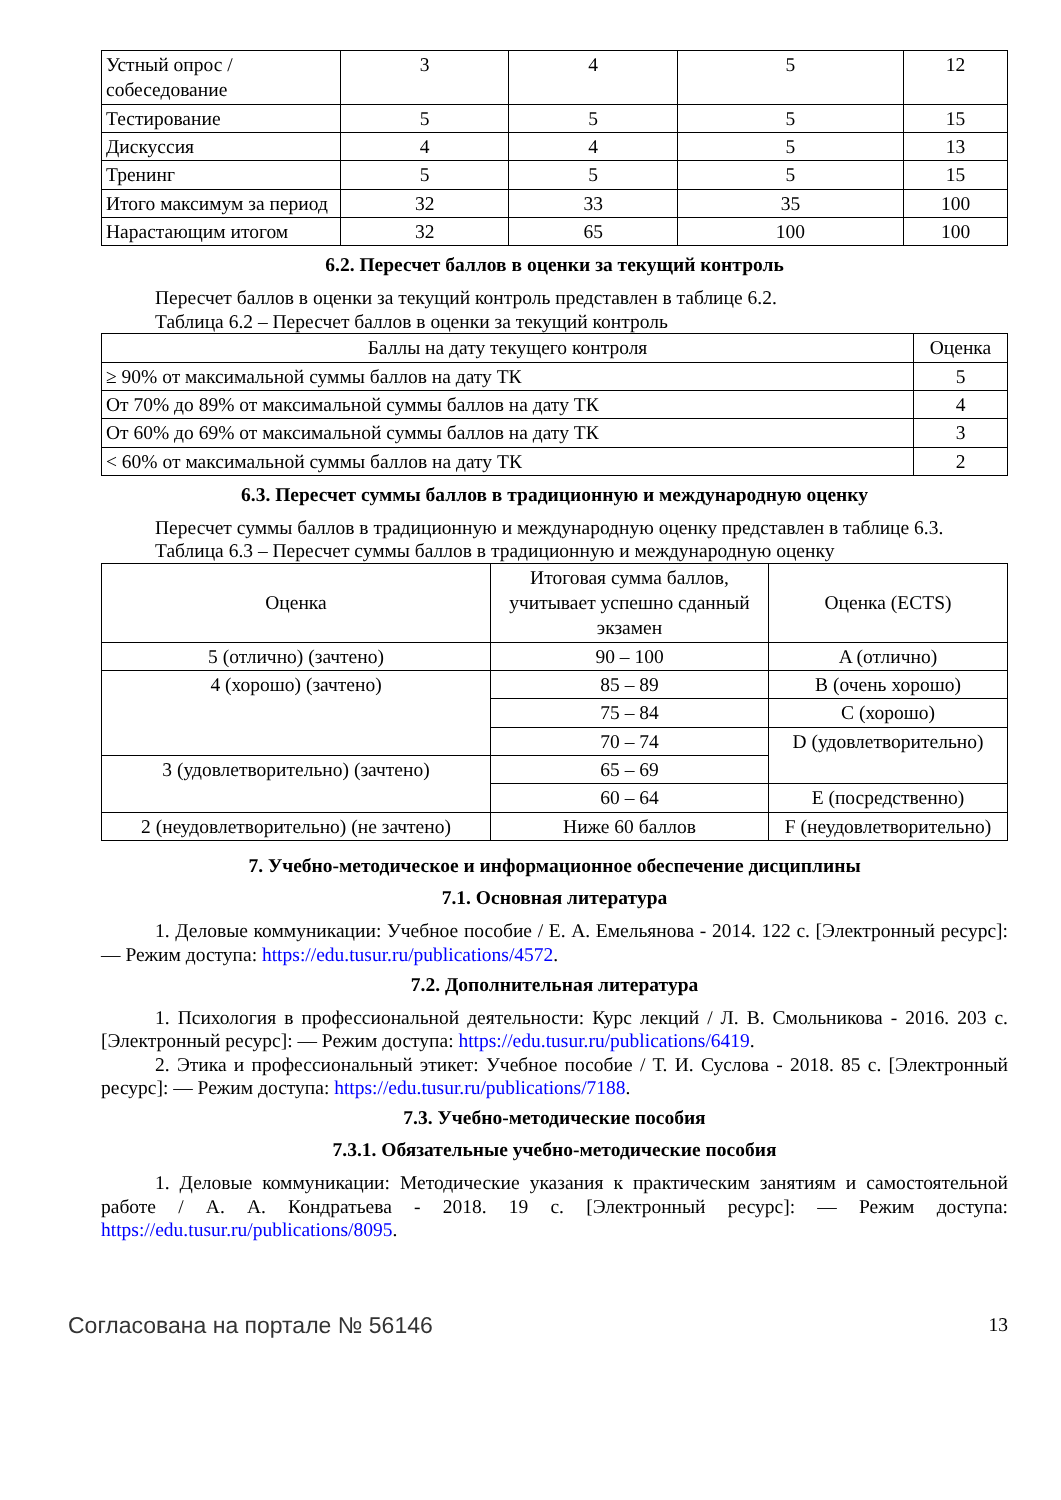| Устный опрос / собеседование | 3 | 4 | 5 | 12 |
| Тестирование | 5 | 5 | 5 | 15 |
| Дискуссия | 4 | 4 | 5 | 13 |
| Тренинг | 5 | 5 | 5 | 15 |
| Итого максимум за период | 32 | 33 | 35 | 100 |
| Нарастающим итогом | 32 | 65 | 100 | 100 |
6.2. Пересчет баллов в оценки за текущий контроль
Пересчет баллов в оценки за текущий контроль представлен в таблице 6.2.
Таблица 6.2 – Пересчет баллов в оценки за текущий контроль
| Баллы на дату текущего контроля | Оценка |
| --- | --- |
| ≥ 90% от максимальной суммы баллов на дату ТК | 5 |
| От 70% до 89% от максимальной суммы баллов на дату ТК | 4 |
| От 60% до 69% от максимальной суммы баллов на дату ТК | 3 |
| < 60% от максимальной суммы баллов на дату ТК | 2 |
6.3. Пересчет суммы баллов в традиционную и международную оценку
Пересчет суммы баллов в традиционную и международную оценку представлен в таблице 6.3.
Таблица 6.3 – Пересчет суммы баллов в традиционную и международную оценку
| Оценка | Итоговая сумма баллов, учитывает успешно сданный экзамен | Оценка (ECTS) |
| --- | --- | --- |
| 5 (отлично) (зачтено) | 90 – 100 | A (отлично) |
| 4 (хорошо) (зачтено) | 85 – 89 | B (очень хорошо) |
| | 75 – 84 | C (хорошо) |
| | 70 – 74 | D (удовлетворительно) |
| 3 (удовлетворительно) (зачтено) | 65 – 69 | |
| | 60 – 64 | E (посредственно) |
| 2 (неудовлетворительно) (не зачтено) | Ниже 60 баллов | F (неудовлетворительно) |
7. Учебно-методическое и информационное обеспечение дисциплины
7.1. Основная литература
1. Деловые коммуникации: Учебное пособие / Е. А. Емельянова - 2014. 122 с. [Электронный ресурс]: — Режим доступа: https://edu.tusur.ru/publications/4572.
7.2. Дополнительная литература
1. Психология в профессиональной деятельности: Курс лекций / Л. В. Смольникова - 2016. 203 с. [Электронный ресурс]: — Режим доступа: https://edu.tusur.ru/publications/6419.
2. Этика и профессиональный этикет: Учебное пособие / Т. И. Суслова - 2018. 85 с. [Электронный ресурс]: — Режим доступа: https://edu.tusur.ru/publications/7188.
7.3. Учебно-методические пособия
7.3.1. Обязательные учебно-методические пособия
1. Деловые коммуникации: Методические указания к практическим занятиям и самостоятельной работе / А. А. Кондратьева - 2018. 19 с. [Электронный ресурс]: — Режим доступа: https://edu.tusur.ru/publications/8095.
Согласована на портале № 56146 13